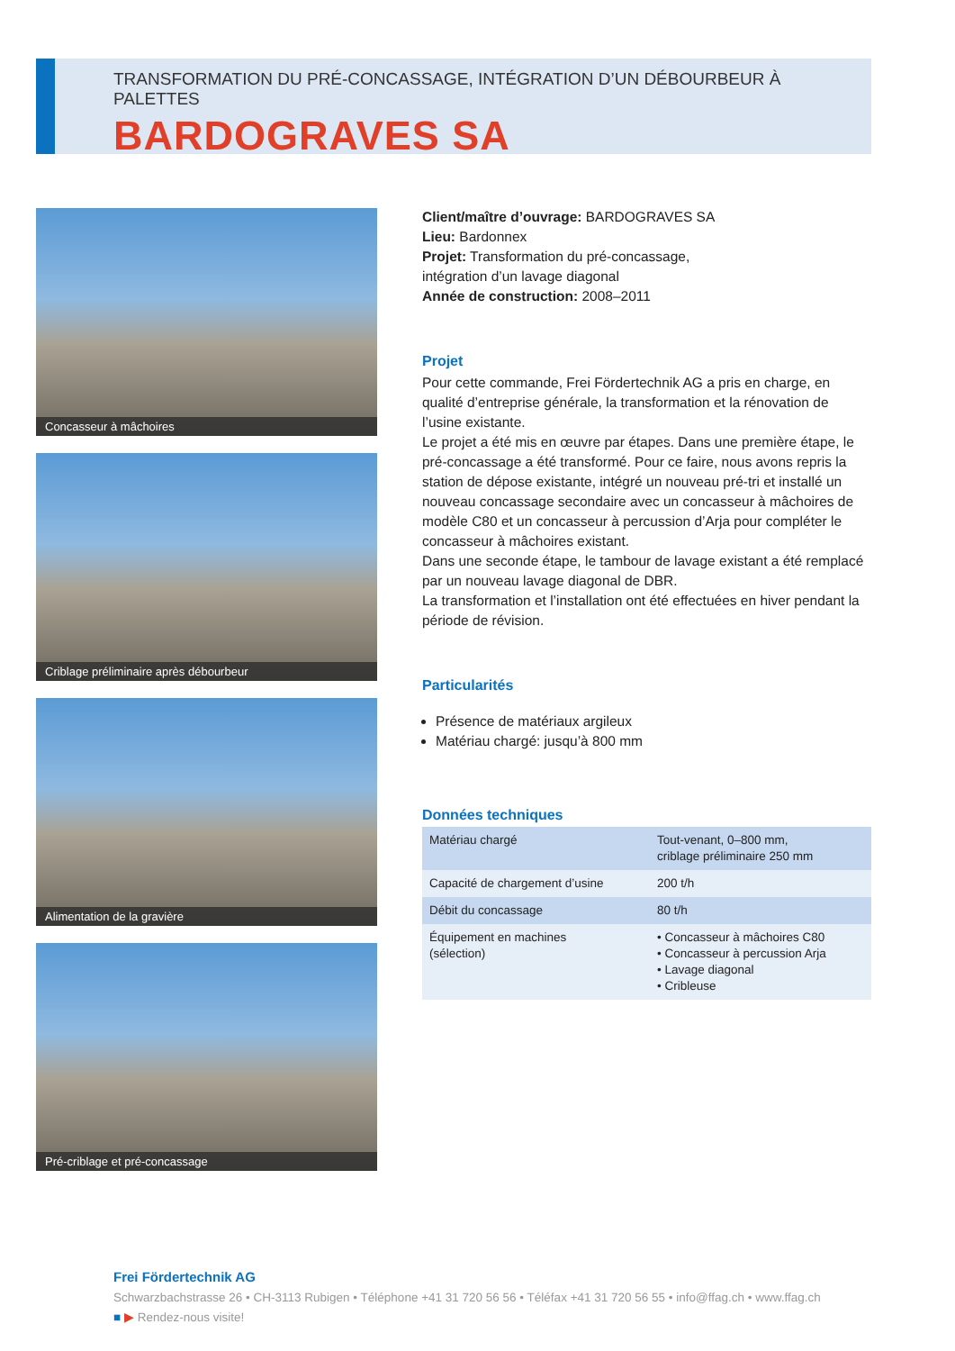TRANSFORMATION DU PRÉ-CONCASSAGE, INTÉGRATION D’UN DÉBOURBEUR À PALETTES
BARDOGRAVES SA
Concasseur à mâchoires
Criblage préliminaire après débourbeur
Alimentation de la gravière
Pré-criblage et pré-concassage
Client/maître d’ouvrage: BARDOGRAVES SA
Lieu: Bardonnex
Projet: Transformation du pré-concassage,
intégration d’un lavage diagonal
Année de construction: 2008–2011
Projet
Pour cette commande, Frei Fördertechnik AG a pris en charge, en qualité d’entreprise générale, la transformation et la rénovation de l’usine existante.
Le projet a été mis en œuvre par étapes. Dans une première étape, le pré-concassage a été transformé. Pour ce faire, nous avons repris la station de dépose existante, intégré un nouveau pré-tri et installé un nouveau concassage secondaire avec un concasseur à mâchoires de modèle C80 et un concasseur à percussion d’Arja pour compléter le concasseur à mâchoires existant.
Dans une seconde étape, le tambour de lavage existant a été remplacé par un nouveau lavage diagonal de DBR.
La transformation et l’installation ont été effectuées en hiver pendant la période de révision.
Particularités
Présence de matériaux argileux
Matériau chargé: jusqu’à 800 mm
Données techniques
| Matériau chargé | Tout-venant, 0–800 mm, criblage préliminaire 250 mm |
| Capacité de chargement d’usine | 200 t/h |
| Débit du concassage | 80 t/h |
| Équipement en machines (sélection) | • Concasseur à mâchoires C80 • Concasseur à percussion Arja • Lavage diagonal • Cribleuse |
Frei Fördertechnik AG
Schwarzbachstrasse 26 • CH-3113 Rubigen • Téléphone +41 31 720 56 56 • Téléfax +41 31 720 56 55 • info@ffag.ch • www.ffag.ch
■ ▶ Rendez-nous visite!